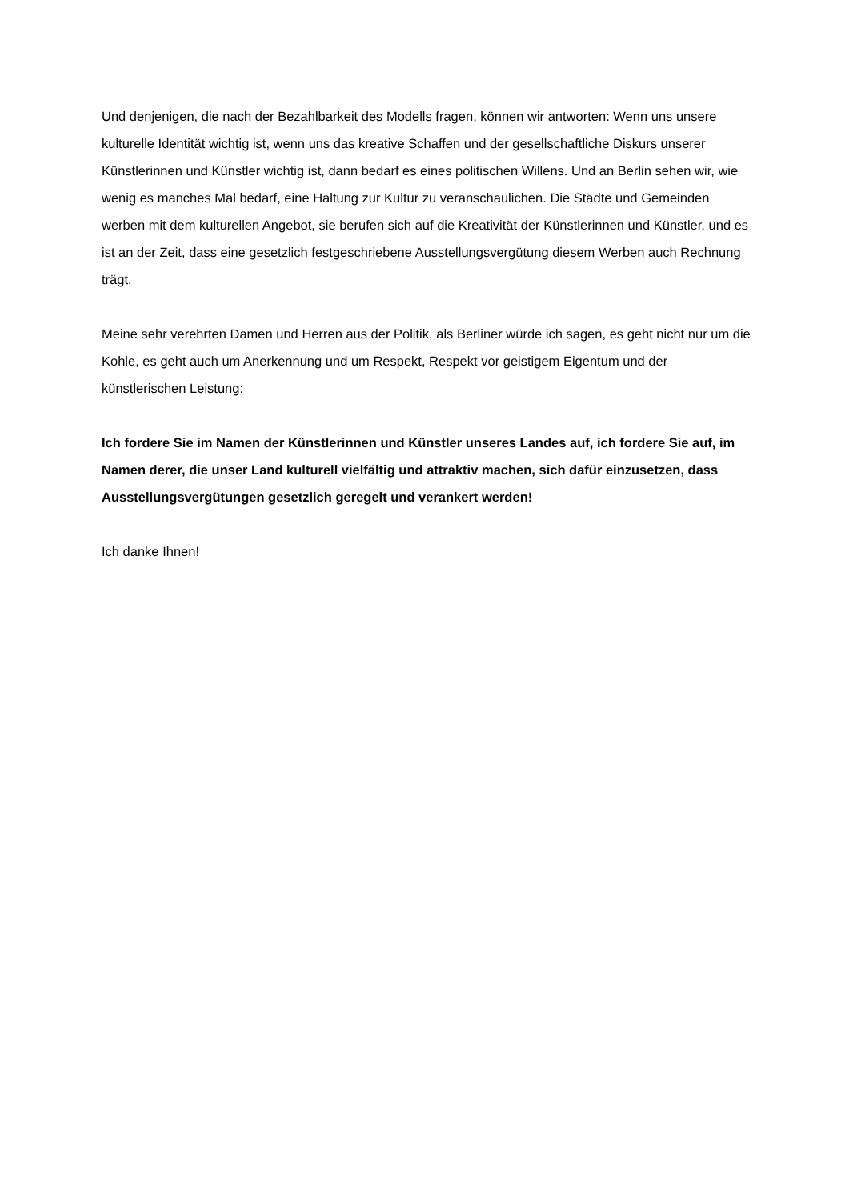Und denjenigen, die nach der Bezahlbarkeit des Modells fragen, können wir antworten: Wenn uns unsere kulturelle Identität wichtig ist, wenn uns das kreative Schaffen und der gesellschaftliche Diskurs unserer Künstlerinnen und Künstler wichtig ist, dann bedarf es eines politischen Willens. Und an Berlin sehen wir, wie wenig es manches Mal bedarf, eine Haltung zur Kultur zu veranschaulichen. Die Städte und Gemeinden werben mit dem kulturellen Angebot, sie berufen sich auf die Kreativität der Künstlerinnen und Künstler, und es ist an der Zeit, dass eine gesetzlich festgeschriebene Ausstellungsvergütung diesem Werben auch Rechnung trägt.
Meine sehr verehrten Damen und Herren aus der Politik, als Berliner würde ich sagen, es geht nicht nur um die Kohle, es geht auch um Anerkennung und um Respekt, Respekt vor geistigem Eigentum und der künstlerischen Leistung:
Ich fordere Sie im Namen der Künstlerinnen und Künstler unseres Landes auf, ich fordere Sie auf, im Namen derer, die unser Land kulturell vielfältig und attraktiv machen, sich dafür einzusetzen, dass Ausstellungsvergütungen gesetzlich geregelt und verankert werden!
Ich danke Ihnen!